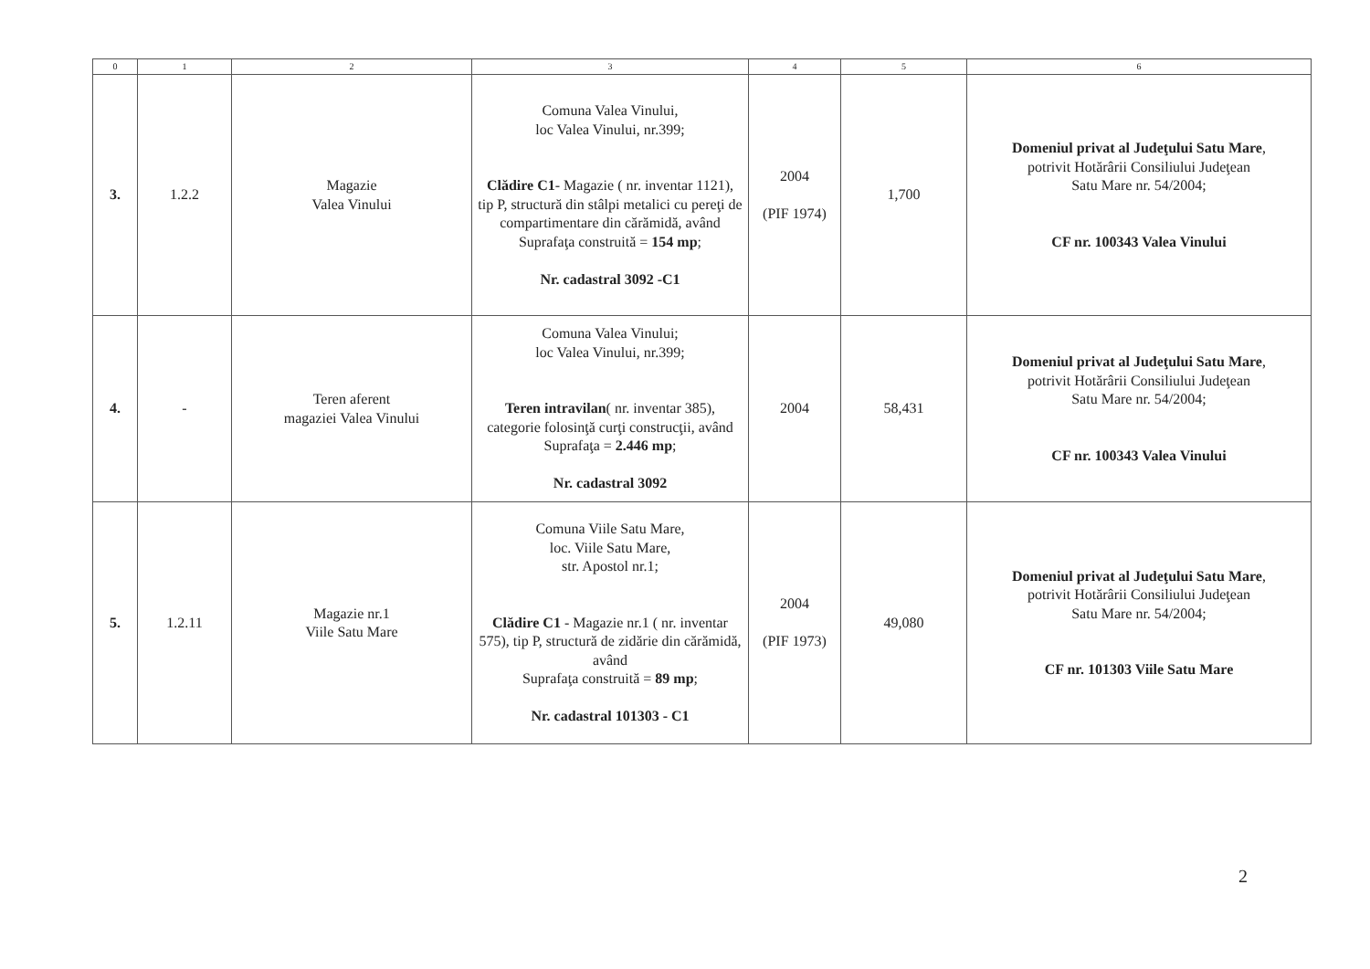| 0 | 1 | 2 | 3 | 4 | 5 | 6 |
| --- | --- | --- | --- | --- | --- | --- |
| 3. | 1.2.2 | Magazie Valea Vinului | Comuna Valea Vinului, loc Valea Vinului, nr.399; Clădire C1 - Magazie ( nr. inventar 1121), tip P, structură din stâlpi metalici cu pereţi de compartimentare din cărămidă, având Suprafaţa construită = 154 mp ; Nr. cadastral 3092 -C1 | 2004 (PIF 1974) | 1,700 | Domeniul privat al Judeţului Satu Mare , potrivit Hotărârii Consiliului Judeţean Satu Mare nr. 54/2004; CF nr. 100343 Valea Vinului |
| 4. | - | Teren aferent magaziei Valea Vinului | Comuna Valea Vinului; loc Valea Vinului, nr.399; Teren intravilan ( nr. inventar 385), categorie folosinţă curţi construcţii, având Suprafaţa = 2.446 mp ; Nr. cadastral 3092 | 2004 | 58,431 | Domeniul privat al Judeţului Satu Mare , potrivit Hotărârii Consiliului Judeţean Satu Mare nr. 54/2004; CF nr. 100343 Valea Vinului |
| 5. | 1.2.11 | Magazie nr.1 Viile Satu Mare | Comuna Viile Satu Mare, loc. Viile Satu Mare, str. Apostol nr.1; Clădire C1 - Magazie nr.1 ( nr. inventar 575), tip P, structură de zidărie din cărămidă, având Suprafaţa construită = 89 mp ; Nr. cadastral 101303 - C1 | 2004 (PIF 1973) | 49,080 | Domeniul privat al Judeţului Satu Mare , potrivit Hotărârii Consiliului Judeţean Satu Mare nr. 54/2004; CF nr. 101303 Viile Satu Mare |
2